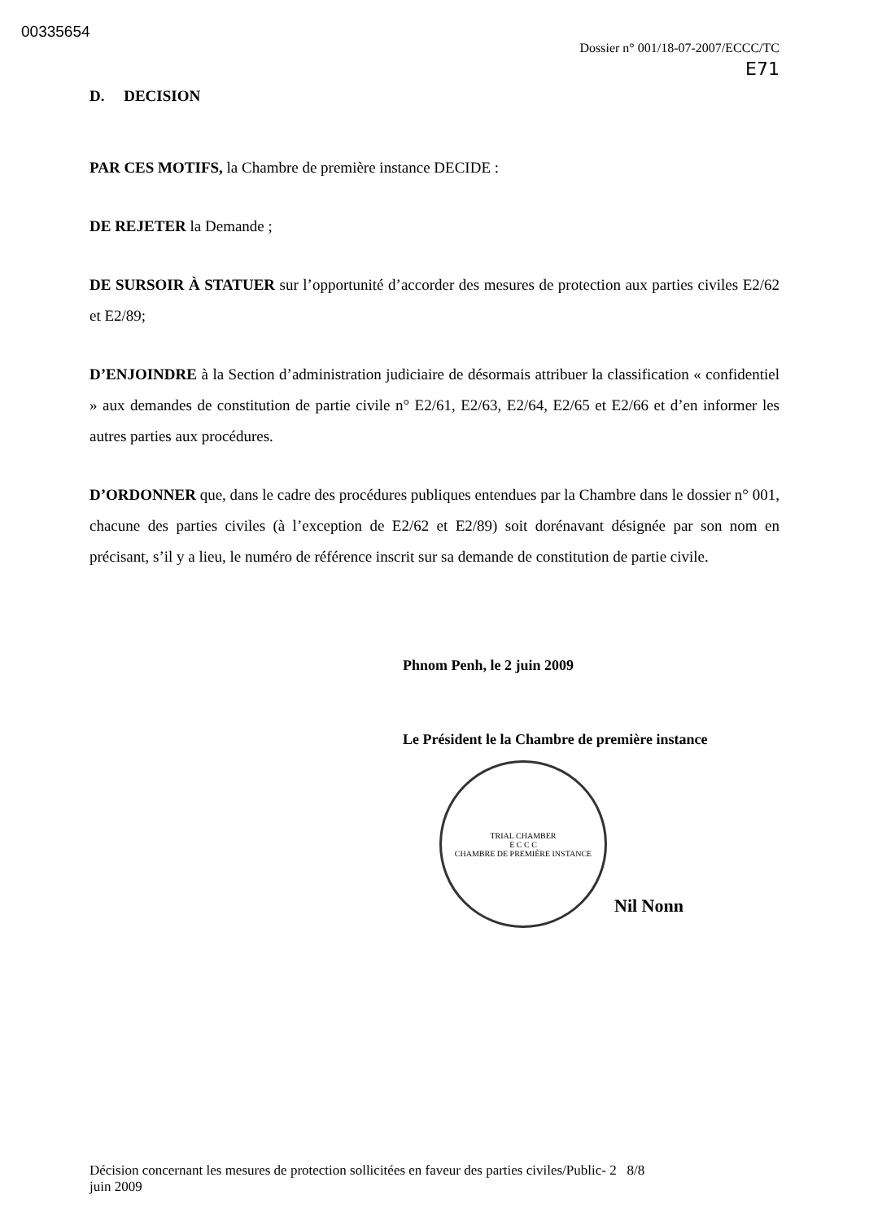00335654
Dossier n° 001/18-07-2007/ECCC/TC
E71
D. DECISION
PAR CES MOTIFS, la Chambre de première instance DECIDE :
DE REJETER la Demande ;
DE SURSOIR À STATUER sur l’opportunité d’accorder des mesures de protection aux parties civiles E2/62 et E2/89;
D’ENJOINDRE à la Section d’administration judiciaire de désormais attribuer la classification « confidentiel » aux demandes de constitution de partie civile n° E2/61, E2/63, E2/64, E2/65 et E2/66 et d’en informer les autres parties aux procédures.
D’ORDONNER que, dans le cadre des procédures publiques entendues par la Chambre dans le dossier n° 001, chacune des parties civiles (à l’exception de E2/62 et E2/89) soit dorénavant désignée par son nom en précisant, s’il y a lieu, le numéro de référence inscrit sur sa demande de constitution de partie civile.
Phnom Penh, le 2 juin 2009
Le Président le la Chambre de première instance
TRIAL CHAMBER
E C C C
CHAMBRE DE PREMIÈRE INSTANCE
Nil Nonn
Décision concernant les mesures de protection sollicitées en faveur des parties civiles/Public- 2 8/8
juin 2009